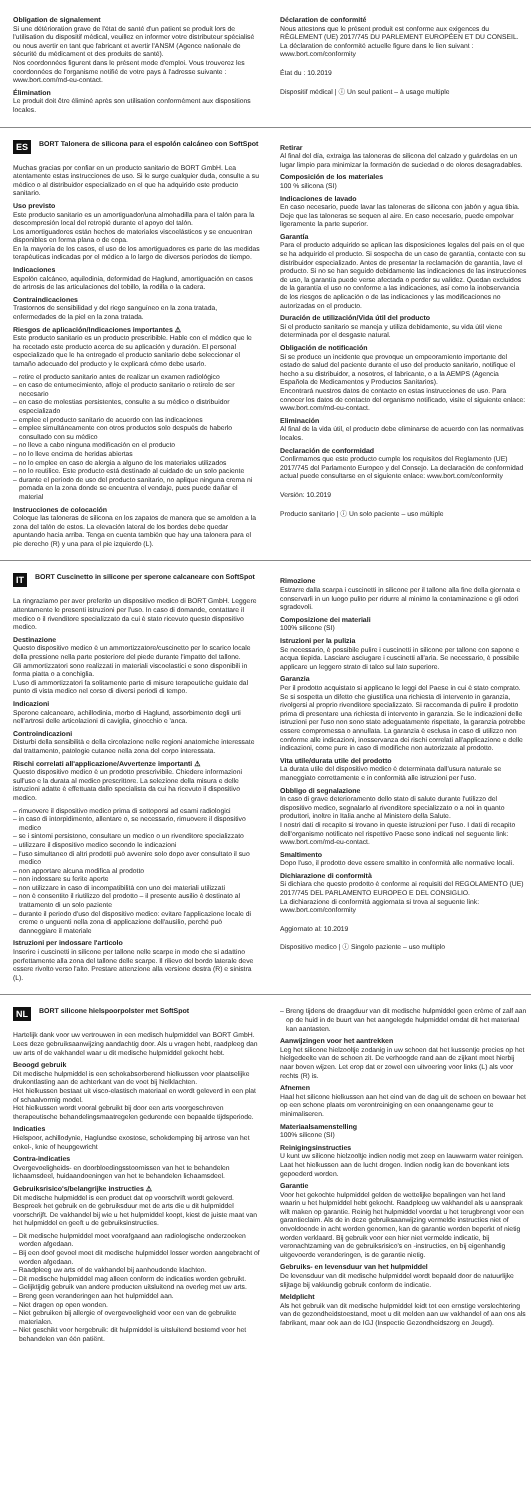Obligation de signalement
Si une détérioration grave de l'état de santé d'un patient se produit lors de l'utilisation du dispositif médical, veuillez en informer votre distributeur spécialisé ou nous avertir en tant que fabricant et avertir l'ANSM (Agence nationale de sécurité du médicament et des produits de santé).
Nos coordonnées figurent dans le présent mode d'emploi. Vous trouverez les coordonnées de l'organisme notifié de votre pays à l'adresse suivante : www.bort.com/md-eu-contact.
Élimination
Le produit doit être éliminé après son utilisation conformément aux dispositions locales.
Déclaration de conformité
Nous attestons que le présent produit est conforme aux exigences du RÈGLEMENT (UE) 2017/745 DU PARLEMENT EUROPÉEN ET DU CONSEIL. La déclaration de conformité actuelle figure dans le lien suivant : www.bort.com/conformity
État du : 10.2019
Dispositif médical | ⓘ Un seul patient – à usage multiple
ES BORT Talonera de silicona para el espolón calcáneo con SoftSpot
Muchas gracias por confiar en un producto sanitario de BORT GmbH. Lea atentamente estas instrucciones de uso. Si le surge cualquier duda, consulte a su médico o al distribuidor especializado en el que ha adquirido este producto sanitario.
Uso previsto
Este producto sanitario es un amortiguador/una almohadilla para el talón para la descompresión local del retropié durante el apoyo del talón.
Los amortiguadores están hechos de materiales viscoelásticos y se encuentran disponibles en forma plana o de copa.
En la mayoría de los casos, el uso de los amortiguadores es parte de las medidas terapéuticas indicadas por el médico a lo largo de diversos períodos de tiempo.
Indicaciones
Espolón calcáneo, aquilodinia, deformidad de Haglund, amortiguación en casos de artrosis de las articulaciones del tobillo, la rodilla o la cadera.
Contraindicaciones
Trastornos de sensibilidad y del riego sanguíneo en la zona tratada, enfermedades de la piel en la zona tratada.
Riesgos de aplicación/Indicaciones importantes ⚠
Este producto sanitario es un producto prescribible. Hable con el médico que le ha recetado este producto acerca de su aplicación y duración. El personal especializado que le ha entregado el producto sanitario debe seleccionar el tamaño adecuado del producto y le explicará cómo debe usarlo.
– retire el producto sanitario antes de realizar un examen radiológico
– en caso de entumecimiento, afloje el producto sanitario o retírelo de ser necesario
– en caso de molestias persistentes, consulte a su médico o distribuidor especializado
– emplee el producto sanitario de acuerdo con las indicaciones
– emplee simultáneamente con otros productos solo después de haberlo consultado con su médico
– no lleve a cabo ninguna modificación en el producto
– no lo lleve encima de heridas abiertas
– no lo emplee en caso de alergia a alguno de los materiales utilizados
– no lo reutilice. Este producto está destinado al cuidado de un solo paciente
– durante el período de uso del producto sanitario, no aplique ninguna crema ni pomada en la zona donde se encuentra el vendaje, pues puede dañar el material
Instrucciones de colocación
Coloque las taloneras de silicona en los zapatos de manera que se amolden a la zona del talón de estos. La elevación lateral de los bordes debe quedar apuntando hacia arriba. Tenga en cuenta también que hay una talonera para el pie derecho (R) y una para el pie izquierdo (L).
Retirar
Al final del día, extraiga las taloneras de silicona del calzado y guárdelas en un lugar limpio para minimizar la formación de suciedad o de olores desagradables.
Composición de los materiales
100 % silicona (SI)
Indicaciones de lavado
En caso necesario, puede lavar las taloneras de silicona con jabón y agua tibia. Deje que las taloneras se sequen al aire. En caso necesario, puede empolvar ligeramente la parte superior.
Garantía
Para el producto adquirido se aplican las disposiciones legales del país en el que se ha adquirido el producto. Si sospecha de un caso de garantía, contacte con su distribuidor especializado. Antes de presentar la reclamación de garantía, lave el producto. Si no se han seguido debidamente las indicaciones de las instrucciones de uso, la garantía puede verse afectada o perder su validez. Quedan excluidos de la garantía el uso no conforme a las indicaciones, así como la inobservancia de los riesgos de aplicación o de las indicaciones y las modificaciones no autorizadas en el producto.
Duración de utilización/Vida útil del producto
Si el producto sanitario se maneja y utiliza debidamente, su vida útil viene determinada por el desgaste natural.
Obligación de notificación
Si se produce un incidente que provoque un empeoramiento importante del estado de salud del paciente durante el uso del producto sanitario, notifique el hecho a su distribuidor, a nosotros, el fabricante, o a la AEMPS (Agencia Española de Medicamentos y Productos Sanitarios).
Encontrará nuestros datos de contacto en estas instrucciones de uso. Para conocer los datos de contacto del organismo notificado, visite el siguiente enlace: www.bort.com/md-eu-contact.
Eliminación
Al final de la vida útil, el producto debe eliminarse de acuerdo con las normativas locales.
Declaración de conformidad
Confirmamos que este producto cumple los requisitos del Reglamento (UE) 2017/745 del Parlamento Europeo y del Consejo. La declaración de conformidad actual puede consultarse en el siguiente enlace: www.bort.com/conformity
Versión: 10.2019
Producto sanitario | ⓘ Un solo paciente – uso múltiple
IT BORT Cuscinetto in silicone per sperone calcaneare con SoftSpot
La ringraziamo per aver preferito un dispositivo medico di BORT GmbH. Leggere attentamente le presenti istruzioni per l'uso. In caso di domande, contattare il medico o il rivenditore specializzato da cui è stato ricevuto questo dispositivo medico.
Destinazione
Questo dispositivo medico è un ammortizzatore/cuscinetto per lo scarico locale della pressione nella parte posteriore del piede durante l'impatto del tallone.
Gli ammortizzatori sono realizzati in materiali viscoelastici e sono disponibili in forma piatta o a conchiglia.
L'uso di ammortizzatori fa solitamente parte di misure terapeutiche guidate dal punto di vista medico nel corso di diversi periodi di tempo.
Indicazioni
Sperone calcaneare, achillodinia, morbo di Haglund, assorbimento degli urti nell'artrosi delle articolazioni di caviglia, ginocchio e 'anca.
Controindicazioni
Disturbi della sensibilità e della circolazione nelle regioni anatomiche interessate dal trattamento, patologie cutanee nella zona del corpo interessata.
Rischi correlati all'applicazione/Avvertenze importanti ⚠
Questo dispositivo medico è un prodotto prescrivibile. Chiedere informazioni sull'uso e la durata al medico prescrittore. La selezione della misura e delle istruzioni adatte è effettuata dallo specialista da cui ha ricevuto il dispositivo medico.
– rimuovere il dispositivo medico prima di sottoporsi ad esami radiologici
– in caso di intorpidimento, allentare o, se necessario, rimuovere il dispositivo medico
– se i sintomi persistono, consultare un medico o un rivenditore specializzato
– utilizzare il dispositivo medico secondo le indicazioni
– l'uso simultaneo di altri prodotti può avvenire solo dopo aver consultato il suo medico
– non apportare alcuna modifica al prodotto
– non indossare su ferite aperte
– non utilizzare in caso di incompatibilità con uno dei materiali utilizzati
– non è consentito il riutilizzo del prodotto – il presente ausilio è destinato al trattamento di un solo paziente
– durante il periodo d'uso del dispositivo medico: evitare l'applicazione locale di creme o unguenti nella zona di applicazione dell'ausilio, perché può danneggiare il materiale
Istruzioni per indossare l'articolo
Inserire i cuscinetti in silicone per tallone nelle scarpe in modo che si adattino perfettamente alla zona del tallone delle scarpe. Il rilievo del bordo laterale deve essere rivolto verso l'alto. Prestare attenzione alla versione destra (R) e sinistra (L).
Rimozione
Estrarre dalla scarpa i cuscinetti in silicone per il tallone alla fine della giornata e conservarli in un luogo pulito per ridurre al minimo la contaminazione e gli odori sgradevoli.
Composizione dei materiali
100% silicone (SI)
Istruzioni per la pulizia
Se necessario, è possibile pulire i cuscinetti in silicone per tallone con sapone e acqua tiepida. Lasciare asciugare i cuscinetti all'aria. Se necessario, è possibile applicare un leggero strato di talco sul lato superiore.
Garanzia
Per il prodotto acquistato si applicano le leggi del Paese in cui è stato comprato. Se si sospetta un difetto che giustifica una richiesta di intervento in garanzia, rivolgersi al proprio rivenditore specializzato. Si raccomanda di pulire il prodotto prima di presentare una richiesta di intervento in garanzia. Se le indicazioni delle istruzioni per l'uso non sono state adeguatamente rispettate, la garanzia potrebbe essere compromessa o annullata. La garanzia è esclusa in caso di utilizzo non conforme alle indicazioni, inosservanza dei rischi correlati all'applicazione e delle indicazioni, come pure in caso di modifiche non autorizzate al prodotto.
Vita utile/durata utile del prodotto
La durata utile del dispositivo medico è determinata dall'usura naturale se maneggiato correttamente e in conformità alle istruzioni per l'uso.
Obbligo di segnalazione
In caso di grave deterioramento dello stato di salute durante l'utilizzo del dispositivo medico, segnalarlo al rivenditore specializzato o a noi in quanto produttori, inoltre in Italia anche al Ministero della Salute.
I nostri dati di recapito si trovano in queste istruzioni per l'uso. I dati di recapito dell'organismo notificato nel rispettivo Paese sono indicati nel seguente link: www.bort.com/md-eu-contact.
Smaltimento
Dopo l'uso, il prodotto deve essere smaltito in conformità alle normative locali.
Dichiarazione di conformità
Si dichiara che questo prodotto è conforme ai requisiti del REGOLAMENTO (UE) 2017/745 DEL PARLAMENTO EUROPEO E DEL CONSIGLIO.
La dichiarazione di conformità aggiornata si trova al seguente link: www.bort.com/conformity
Aggiornato al: 10.2019
Dispositivo medico | ⓘ Singolo paziente – uso multiplo
NL BORT silicone hielspoorpolster met SoftSpot
Hartelijk dank voor uw vertrouwen in een medisch hulpmiddel van BORT GmbH. Lees deze gebruiksaanwijzing aandachtig door. Als u vragen hebt, raadpleeg dan uw arts of de vakhandel waar u dit medische hulpmiddel gekocht hebt.
Beoogd gebruik
Dit medische hulpmiddel is een schokabsorberend hielkussen voor plaatselijke drukontlasting aan de achterkant van de voet bij hielklachten.
Het hielkussen bestaat uit visco-elastisch materiaal en wordt geleverd in een plat of schaalvormig model.
Het hielkussen wordt vooral gebruikt bij door een arts voorgeschreven therapeutische behandelingsmaatregelen gedurende een bepaalde tijdsperiode.
Indicaties
Hielspoor, achillodynie, Haglundse exostose, schokdemping bij artrose van het enkel-, knie of heupgewricht
Contra-indicaties
Overgevoeligheids- en doorbloedingsstoornissen van het te behandelen lichaamsdeel, huidaandoeningen van het te behandelen lichaamsdeel.
Gebruiksrisico's/belangrijke instructies ⚠
Dit medische hulpmiddel is een product dat op voorschrift wordt geleverd. Bespreek het gebruik en de gebruiksduur met de arts die u dit hulpmiddel voorschrijft. De vakhandel bij wie u het hulpmiddel koopt, kiest de juiste maat van het hulpmiddel en geeft u de gebruiksinstructies.
– Dit medische hulpmiddel moet voorafgaand aan radiologische onderzoeken worden afgedaan.
– Bij een doof gevoel moet dit medische hulpmiddel losser worden aangebracht of worden afgedaan.
– Raadpleeg uw arts of de vakhandel bij aanhoudende klachten.
– Dit medische hulpmiddel mag alleen conform de indicaties worden gebruikt.
– Gelijktijdig gebruik van andere producten uitsluitend na overleg met uw arts.
– Breng geen veranderingen aan het hulpmiddel aan.
– Niet dragen op open wonden.
– Niet gebruiken bij allergie of overgevoeligheid voor een van de gebruikte materialen.
– Niet geschikt voor hergebruik: dit hulpmiddel is uitsluitend bestemd voor het behandelen van één patiënt.
– Breng tijdens de draagduur van dit medische hulpmiddel geen crème of zalf aan op de huid in de buurt van het aangelegde hulpmiddel omdat dit het materiaal kan aantasten.
Aanwijzingen voor het aantrekken
Leg het silicone hielzooltje zodanig in uw schoen dat het kussentje precies op het hielgedeelte van de schoen zit. De verhoogde rand aan de zijkant moet hierbij naar boven wijzen. Let erop dat er zowel een uitvoering voor links (L) als voor rechts (R) is.
Afnemen
Haal het silicone hielkussen aan het eind van de dag uit de schoen en bewaar het op een schone plaats om verontreiniging en een onaangename geur te minimaliseren.
Materiaalsamenstelling
100% silicone (SI)
Reinigingsinstructies
U kunt uw silicone hielzooltje indien nodig met zeep en lauwwarm water reinigen. Laat het hielkussen aan de lucht drogen. Indien nodig kan de bovenkant iets gepoederd worden.
Garantie
Voor het gekochte hulpmiddel gelden de wettelijke bepalingen van het land waarin u het hulpmiddel hebt gekocht. Raadpleeg uw vakhandel als u aanspraak wilt maken op garantie. Reinig het hulpmiddel voordat u het terugbrengt voor een garantieclaim. Als de in deze gebruiksaanwijzing vermelde instructies niet of onvoldoende in acht worden genomen, kan de garantie worden beperkt of nietig worden verklaard. Bij gebruik voor een hier niet vermelde indicatie, bij veronachtzaming van de gebruiksrisico's en -instructies, en bij eigenhandig uitgevoerde veranderingen, is de garantie nietig.
Gebruiks- en levensduur van het hulpmiddel
De levensduur van dit medische hulpmiddel wordt bepaald door de natuurlijke slijtage bij vakkundig gebruik conform de indicatie.
Meldplicht
Als het gebruik van dit medische hulpmiddel leidt tot een ernstige verslechtering van de gezondheidstoestand, moet u dit melden aan uw vakhandel of aan ons als fabrikant, maar ook aan de IGJ (Inspectie Gezondheidszorg en Jeugd).